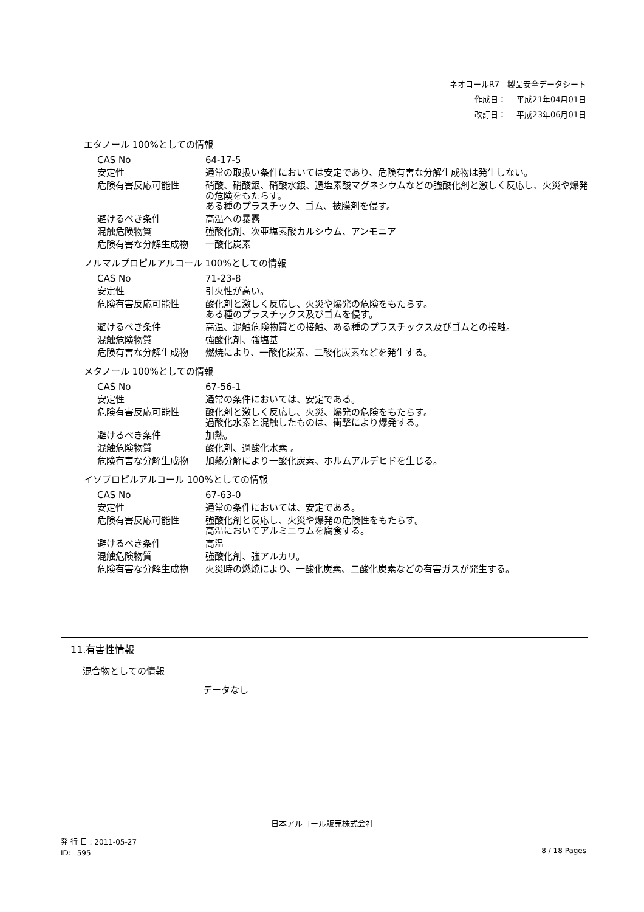ネオコールR7　製品安全データシート
作成日：　 平成21年04月01日
改訂日：　 平成23年06月01日
エタノール 100%としての情報
| CAS No | 64-17-5 |
| 安定性 | 通常の取扱い条件においては安定であり、危険有害な分解生成物は発生しない。 |
| 危険有害反応可能性 | 硝酸、硝酸銀、硝酸水銀、過塩素酸マグネシウムなどの強酸化剤と激しく反応し、火災や爆発の危険をもたらす。 ある種のプラスチック、ゴム、被膜剤を侵す。 |
| 避けるべき条件 | 高温への暴露 |
| 混触危険物質 | 強酸化剤、次亜塩素酸カルシウム、アンモニア |
| 危険有害な分解生成物 | 一酸化炭素 |
ノルマルプロピルアルコール 100%としての情報
| CAS No | 71-23-8 |
| 安定性 | 引火性が高い。 |
| 危険有害反応可能性 | 酸化剤と激しく反応し、火災や爆発の危険をもたらす。 ある種のプラスチックス及びゴムを侵す。 |
| 避けるべき条件 | 高温、混触危険物質との接触、ある種のプラスチックス及びゴムとの接触。 |
| 混触危険物質 | 強酸化剤、強塩基 |
| 危険有害な分解生成物 | 燃焼により、一酸化炭素、二酸化炭素などを発生する。 |
メタノール 100%としての情報
| CAS No | 67-56-1 |
| 安定性 | 通常の条件においては、安定である。 |
| 危険有害反応可能性 | 酸化剤と激しく反応し、火災、爆発の危険をもたらす。 過酸化水素と混触したものは、衝撃により爆発する。 |
| 避けるべき条件 | 加熱。 |
| 混触危険物質 | 酸化剤、過酸化水素 。 |
| 危険有害な分解生成物 | 加熱分解により一酸化炭素、ホルムアルデヒドを生じる。 |
イソプロピルアルコール 100%としての情報
| CAS No | 67-63-0 |
| 安定性 | 通常の条件においては、安定である。 |
| 危険有害反応可能性 | 強酸化剤と反応し、火災や爆発の危険性をもたらす。 高温においてアルミニウムを腐食する。 |
| 避けるべき条件 | 高温 |
| 混触危険物質 | 強酸化剤、強アルカリ。 |
| 危険有害な分解生成物 | 火災時の燃焼により、一酸化炭素、二酸化炭素などの有害ガスが発生する。 |
11.有害性情報
混合物としての情報
データなし
日本アルコール販売株式会社
発 行 日 : 2011-05-27
ID: _595
8 / 18 Pages